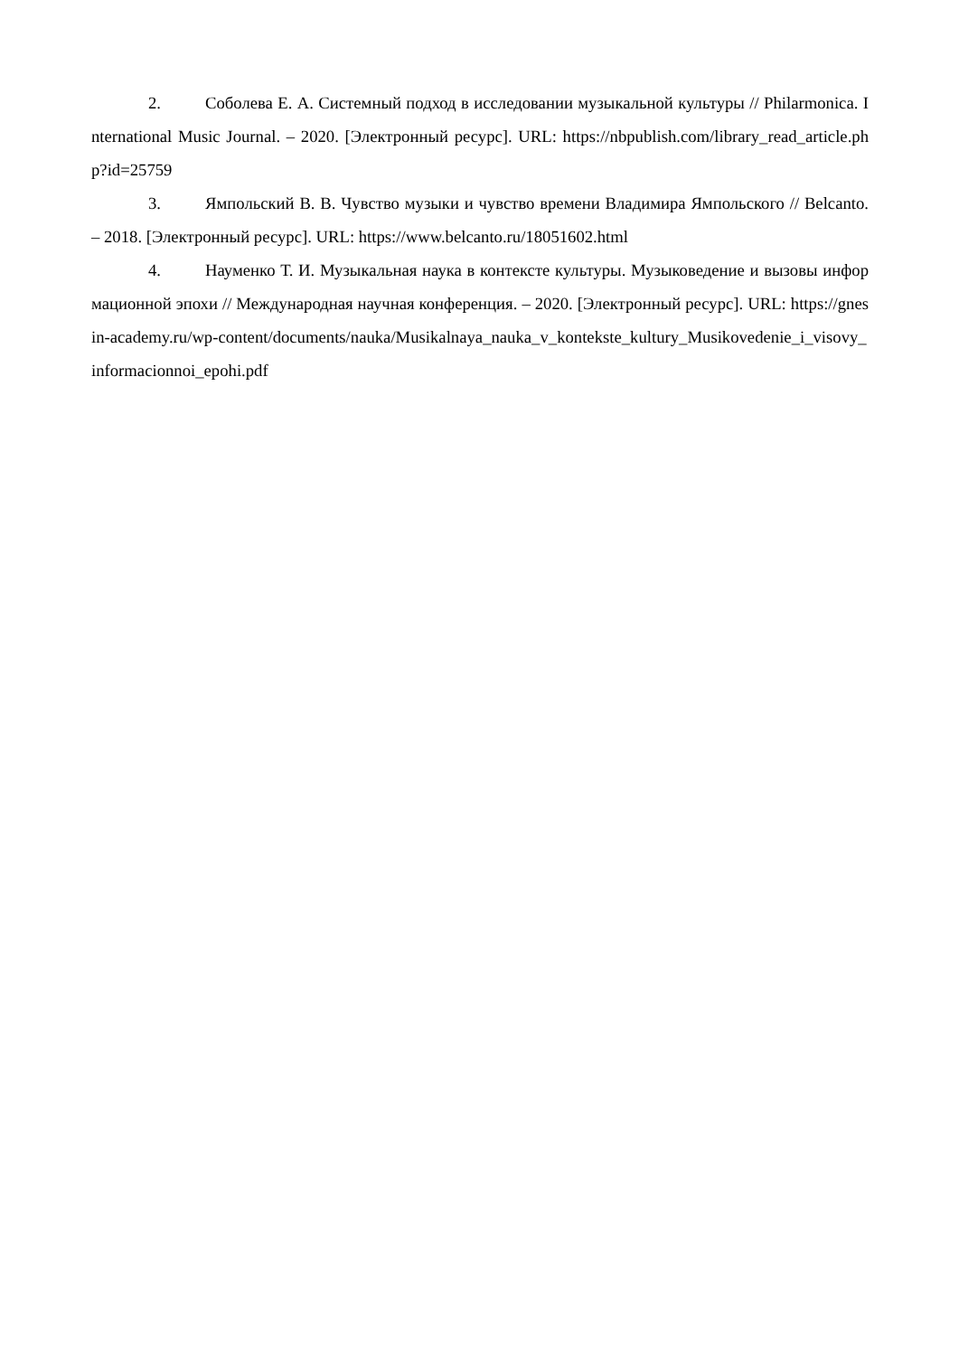2. Соболева Е. А. Системный подход в исследовании музыкальной культуры // Philarmonica. International Music Journal. – 2020. [Электронный ресурс]. URL: https://nbpublish.com/library_read_article.php?id=25759
3. Ямпольский В. В. Чувство музыки и чувство времени Владимира Ямпольского // Belcanto. – 2018. [Электронный ресурс]. URL: https://www.belcanto.ru/18051602.html
4. Науменко Т. И. Музыкальная наука в контексте культуры. Музыковедение и вызовы информационной эпохи // Международная научная конференция. – 2020. [Электронный ресурс]. URL: https://gnesin-academy.ru/wp-content/documents/nauka/Musikalnaya_nauka_v_kontekste_kultury_Musikovedenie_i_visovy_informacionnoi_epohi.pdf